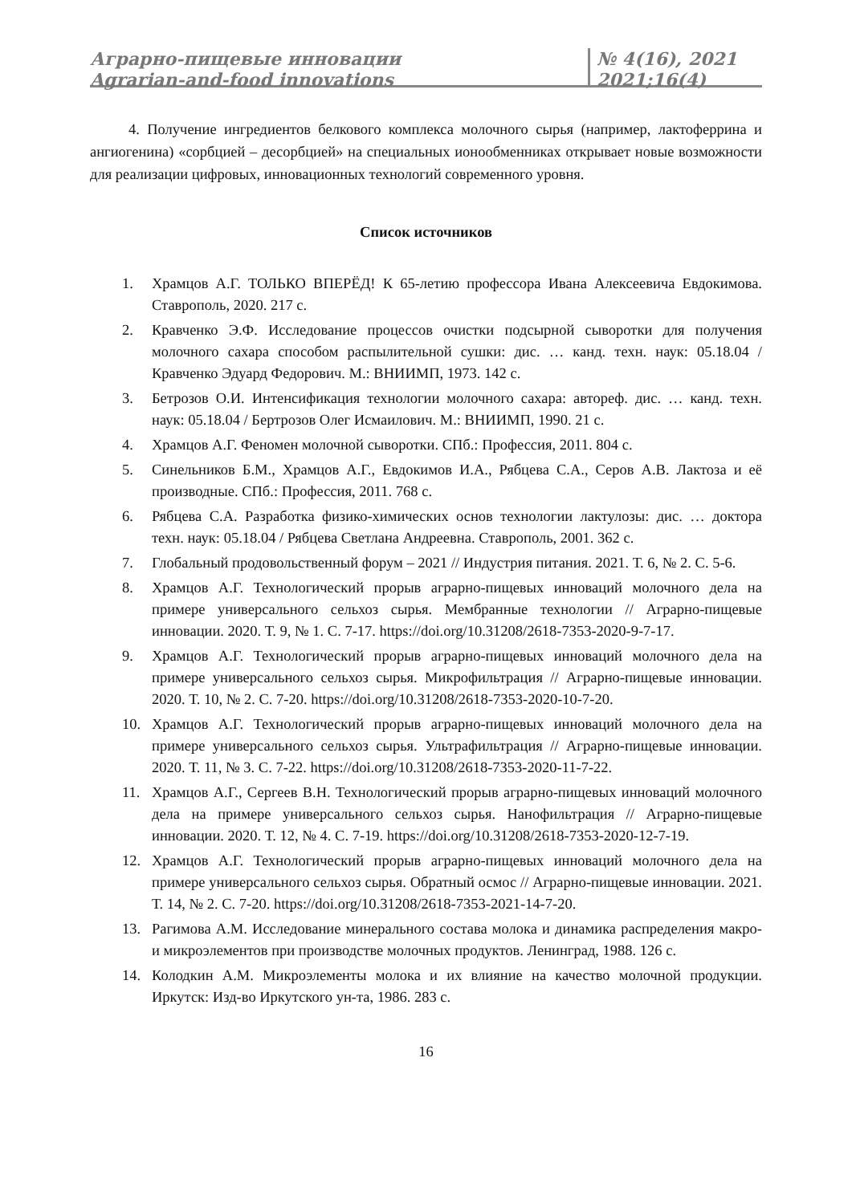Аграрно-пищевые инновации
Agrarian-and-food innovations
№ 4(16), 2021
2021;16(4)
4. Получение ингредиентов белкового комплекса молочного сырья (например, лакто­феррина и ангиогенина) «сорбцией – десорбцией» на специальных ионообменниках откры­вает новые возможности для реализации цифровых, инновационных технологий современно­го уровня.
Список источников
1. Храмцов А.Г. ТОЛЬКО ВПЕРЁД! К 65-летию профессора Ивана Алексеевича Евдокимова. Ставрополь, 2020. 217 с.
2. Кравченко Э.Ф. Исследование процессов очистки подсырной сыворотки для получения молочного сахара способом распылительной сушки: дис. … канд. техн. наук: 05.18.04 / Кравченко Эдуард Федорович. М.: ВНИИМП, 1973. 142 с.
3. Бетрозов О.И. Интенсификация технологии молочного сахара: автореф. дис. … канд. техн. наук: 05.18.04 / Бертрозов Олег Исмаилович. М.: ВНИИМП, 1990. 21 с.
4. Храмцов А.Г. Феномен молочной сыворотки. СПб.: Профессия, 2011. 804 с.
5. Синельников Б.М., Храмцов А.Г., Евдокимов И.А., Рябцева С.А., Серов А.В. Лактоза и её производные. СПб.: Профессия, 2011. 768 с.
6. Рябцева С.А. Разработка физико-химических основ технологии лактулозы: дис. … доктора техн. наук: 05.18.04 / Рябцева Светлана Андреевна. Ставрополь, 2001. 362 с.
7. Глобальный продовольственный форум – 2021 // Индустрия питания. 2021. Т. 6, № 2. С. 5-6.
8. Храмцов А.Г. Технологический прорыв аграрно-пищевых инноваций молочного дела на примере универсального сельхоз сырья. Мембранные технологии // Аграрно-пищевые инновации. 2020. Т. 9, № 1. С. 7-17. https://doi.org/10.31208/2618-7353-2020-9-7-17.
9. Храмцов А.Г. Технологический прорыв аграрно-пищевых инноваций молочного дела на примере универсального сельхоз сырья. Микрофильтрация // Аграрно-пищевые инновации. 2020. Т. 10, № 2. С. 7-20. https://doi.org/10.31208/2618-7353-2020-10-7-20.
10. Храмцов А.Г. Технологический прорыв аграрно-пищевых инноваций молочного дела на примере универсального сельхоз сырья. Ультрафильтрация // Аграрно-пищевые инновации. 2020. Т. 11, № 3. С. 7-22. https://doi.org/10.31208/2618-7353-2020-11-7-22.
11. Храмцов А.Г., Сергеев В.Н. Технологический прорыв аграрно-пищевых инноваций молочного дела на примере универсального сельхоз сырья. Нанофильтрация // Аграрно-пищевые инновации. 2020. Т. 12, № 4. С. 7-19. https://doi.org/10.31208/2618-7353-2020-12-7-19.
12. Храмцов А.Г. Технологический прорыв аграрно-пищевых инноваций молочного дела на примере универсального сельхоз сырья. Обратный осмос // Аграрно-пищевые инновации. 2021. Т. 14, № 2. С. 7-20. https://doi.org/10.31208/2618-7353-2021-14-7-20.
13. Рагимова А.М. Исследование минерального состава молока и динамика распределения макро- и микроэлементов при производстве молочных продуктов. Ленинград, 1988. 126 с.
14. Колодкин А.М. Микроэлементы молока и их влияние на качество молочной продукции. Иркутск: Изд-во Иркутского ун-та, 1986. 283 с.
16